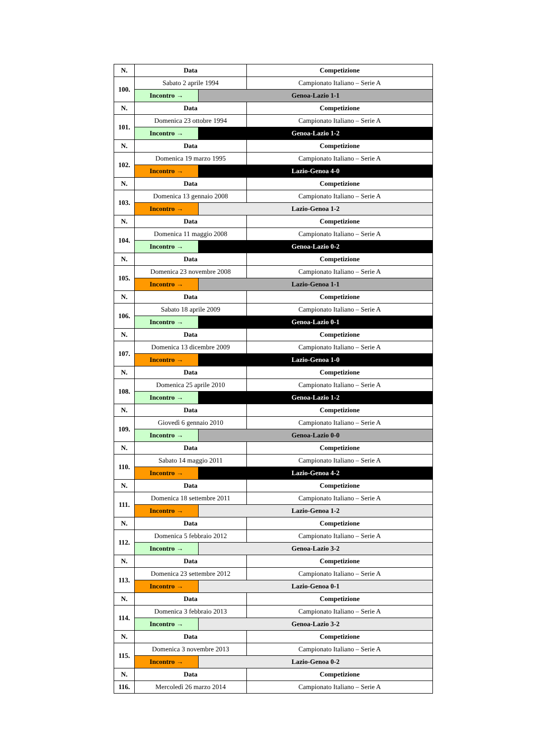| N. | Data | | Competizione |
| --- | --- | --- | --- |
| 100. | Sabato 2 aprile 1994 | | Campionato Italiano – Serie A |
| | Incontro → | Genoa-Lazio 1-1 | |
| N. | Data | | Competizione |
| 101. | Domenica 23 ottobre 1994 | | Campionato Italiano – Serie A |
| | Incontro → | Genoa-Lazio 1-2 | |
| N. | Data | | Competizione |
| 102. | Domenica 19 marzo 1995 | | Campionato Italiano – Serie A |
| | Incontro → | Lazio-Genoa 4-0 | |
| N. | Data | | Competizione |
| 103. | Domenica 13 gennaio 2008 | | Campionato Italiano – Serie A |
| | Incontro → | Lazio-Genoa 1-2 | |
| N. | Data | | Competizione |
| 104. | Domenica 11 maggio 2008 | | Campionato Italiano – Serie A |
| | Incontro → | Genoa-Lazio 0-2 | |
| N. | Data | | Competizione |
| 105. | Domenica 23 novembre 2008 | | Campionato Italiano – Serie A |
| | Incontro → | Lazio-Genoa 1-1 | |
| N. | Data | | Competizione |
| 106. | Sabato 18 aprile 2009 | | Campionato Italiano – Serie A |
| | Incontro → | Genoa-Lazio 0-1 | |
| N. | Data | | Competizione |
| 107. | Domenica 13 dicembre 2009 | | Campionato Italiano – Serie A |
| | Incontro → | Lazio-Genoa 1-0 | |
| N. | Data | | Competizione |
| 108. | Domenica 25 aprile 2010 | | Campionato Italiano – Serie A |
| | Incontro → | Genoa-Lazio 1-2 | |
| N. | Data | | Competizione |
| 109. | Giovedì 6 gennaio 2010 | | Campionato Italiano – Serie A |
| | Incontro → | Genoa-Lazio 0-0 | |
| N. | Data | | Competizione |
| 110. | Sabato 14 maggio 2011 | | Campionato Italiano – Serie A |
| | Incontro → | Lazio-Genoa 4-2 | |
| N. | Data | | Competizione |
| 111. | Domenica 18 settembre 2011 | | Campionato Italiano – Serie A |
| | Incontro → | Lazio-Genoa 1-2 | |
| N. | Data | | Competizione |
| 112. | Domenica 5 febbraio 2012 | | Campionato Italiano – Serie A |
| | Incontro → | Genoa-Lazio 3-2 | |
| N. | Data | | Competizione |
| 113. | Domenica 23 settembre 2012 | | Campionato Italiano – Serie A |
| | Incontro → | Lazio-Genoa 0-1 | |
| N. | Data | | Competizione |
| 114. | Domenica 3 febbraio 2013 | | Campionato Italiano – Serie A |
| | Incontro → | Genoa-Lazio 3-2 | |
| N. | Data | | Competizione |
| 115. | Domenica 3 novembre 2013 | | Campionato Italiano – Serie A |
| | Incontro → | Lazio-Genoa 0-2 | |
| N. | Data | | Competizione |
| 116. | Mercoledì 26 marzo 2014 | | Campionato Italiano – Serie A |